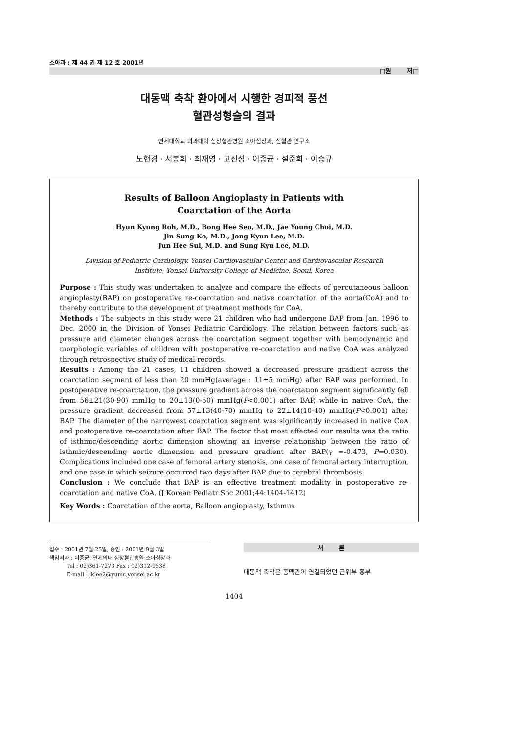소아과 : 제 44 권 제 12 호 2001년
□원 저□
대동맥 축착 환아에서 시행한 경피적 풍선
혈관성형술의 결과
연세대학교 의과대학 심장혈관병원 소아심장과, 심혈관 연구소
노현경 · 서봉희 · 최재영 · 고진성 · 이종균 · 설준희 · 이승규
Results of Balloon Angioplasty in Patients with
Coarctation of the Aorta
Hyun Kyung Roh, M.D., Bong Hee Seo, M.D., Jae Young Choi, M.D.
Jin Sung Ko, M.D., Jong Kyun Lee, M.D.
Jun Hee Sul, M.D. and Sung Kyu Lee, M.D.
Division of Pediatric Cardiology, Yonsei Cardiovascular Center and Cardiovascular Research
Institute, Yonsei University College of Medicine, Seoul, Korea
Purpose : This study was undertaken to analyze and compare the effects of percutaneous balloon angioplasty(BAP) on postoperative re-coarctation and native coarctation of the aorta(CoA) and to thereby contribute to the development of treatment methods for CoA.
Methods : The subjects in this study were 21 children who had undergone BAP from Jan. 1996 to Dec. 2000 in the Division of Yonsei Pediatric Cardiology. The relation between factors such as pressure and diameter changes across the coarctation segment together with hemodynamic and morphologic variables of children with postoperative re-coarctation and native CoA was analyzed through retrospective study of medical records.
Results : Among the 21 cases, 11 children showed a decreased pressure gradient across the coarctation segment of less than 20 mmHg(average : 11±5 mmHg) after BAP was performed. In postoperative re-coarctation, the pressure gradient across the coarctation segment significantly fell from 56±21(30-90) mmHg to 20±13(0-50) mmHg(P<0.001) after BAP, while in native CoA, the pressure gradient decreased from 57±13(40-70) mmHg to 22±14(10-40) mmHg(P<0.001) after BAP. The diameter of the narrowest coarctation segment was significantly increased in native CoA and postoperative re-coarctation after BAP. The factor that most affected our results was the ratio of isthmic/descending aortic dimension showing an inverse relationship between the ratio of isthmic/descending aortic dimension and pressure gradient after BAP(γ =-0.473, P=0.030). Complications included one case of femoral artery stenosis, one case of femoral artery interruption, and one case in which seizure occurred two days after BAP due to cerebral thrombosis.
Conclusion : We conclude that BAP is an effective treatment modality in postoperative re-coarctation and native CoA. (J Korean Pediatr Soc 2001;44:1404-1412)
Key Words : Coarctation of the aorta, Balloon angioplasty, Isthmus
접수 : 2001년 7월 25일, 승인 : 2001년 9월 3일
책임저자 : 이종균, 연세의대 심장혈관병원 소아심장과
Tel : 02)361-7273 Fax : 02)312-9538
E-mail : jklee2@yumc.yonsei.ac.kr
서 론
대동맥 축착은 동맥관이 연결되었던 근위부 흉부
1404